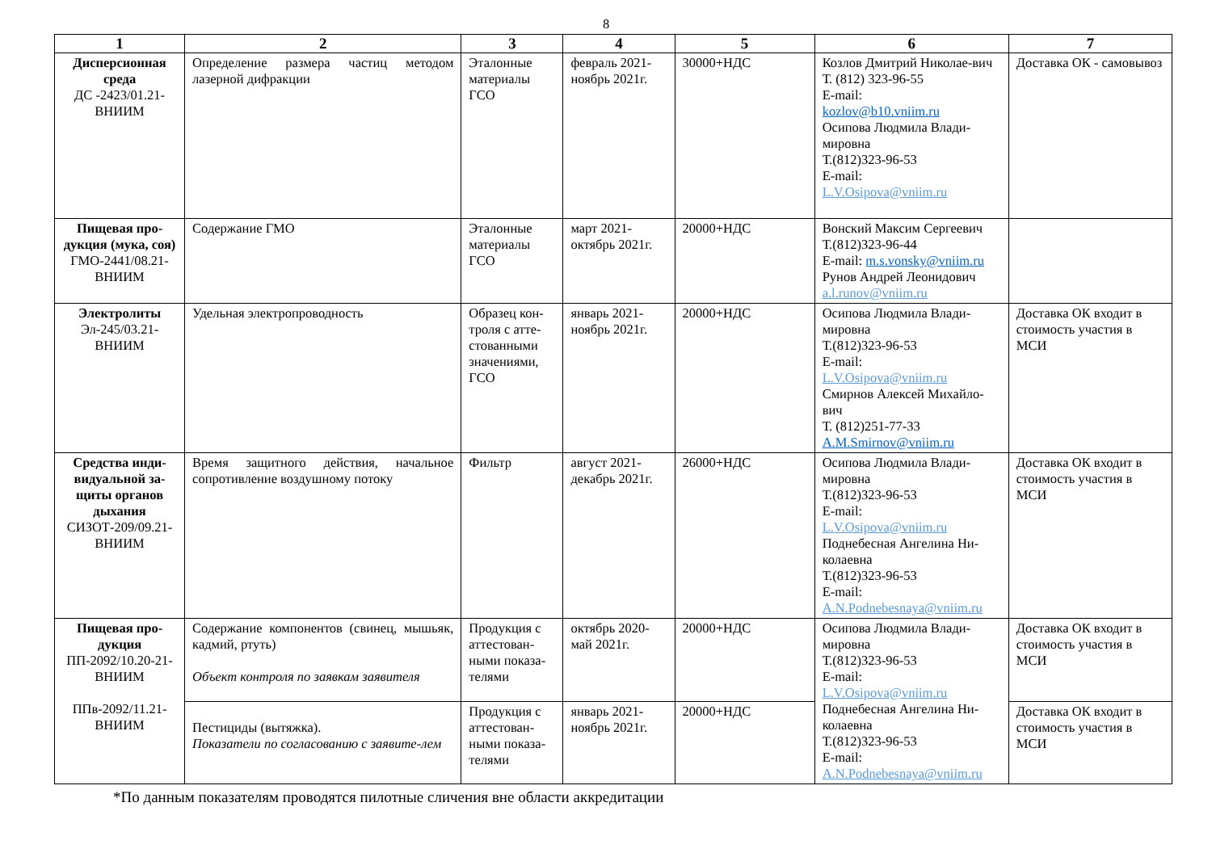8
| 1 | 2 | 3 | 4 | 5 | 6 | 7 |
| --- | --- | --- | --- | --- | --- | --- |
| Дисперсионная среда ДС -2423/01.21-ВНИИМ | Определение размера частиц методом лазерной дифракции | Эталонные материалы ГСО | февраль 2021-ноябрь 2021г. | 30000+НДС | Козлов Дмитрий Николае-вич Т. (812) 323-96-55 E-mail: kozlov@b10.vniim.ru Осипова Людмила Влади-мировна Т.(812)323-96-53 E-mail: L.V.Osipova@vniim.ru | Доставка ОК - самовывоз |
| Пищевая про-дукция (мука, соя) ГМО-2441/08.21-ВНИИМ | Содержание ГМО | Эталонные материалы ГСО | март 2021-октябрь 2021г. | 20000+НДС | Вонский Максим Сергеевич Т.(812)323-96-44 E-mail: m.s.vonsky@vniim.ru Рунов Андрей Леонидович a.l.runov@vniim.ru | |
| Электролиты Эл-245/03.21-ВНИИМ | Удельная электропроводность | Образец кон-троля с атте-стованными значениями, ГСО | январь 2021-ноябрь 2021г. | 20000+НДС | Осипова Людмила Влади-мировна Т.(812)323-96-53 E-mail: L.V.Osipova@vniim.ru Смирнов Алексей Михайло-вич Т. (812)251-77-33 A.M.Smirnov@vniim.ru | Доставка ОК входит в стоимость участия в МСИ |
| Средства инди-видуальной за-щиты органов дыхания СИЗОТ-209/09.21-ВНИИМ | Время защитного действия, начальное сопротивление воздушному потоку | Фильтр | август 2021-декабрь 2021г. | 26000+НДС | Осипова Людмила Влади-мировна Т.(812)323-96-53 E-mail: L.V.Osipova@vniim.ru Поднебесная Ангелина Ни-колаевна Т.(812)323-96-53 E-mail: A.N.Podnebesnaya@vniim.ru | Доставка ОК входит в стоимость участия в МСИ |
| Пищевая про-дукция ПП-2092/10.20-21-ВНИИМ ППв-2092/11.21-ВНИИМ | Содержание компонентов (свинец, мышьяк, кадмий, ртуть) Объект контроля по заявкам заявителя | Продукция с аттестован-ными показа-телями | октябрь 2020-май 2021г. | 20000+НДС | Осипова Людмила Влади-мировна Т.(812)323-96-53 E-mail: L.V.Osipova@vniim.ru Поднебесная Ангелина Ни-колаевна Т.(812)323-96-53 E-mail: A.N.Podnebesnaya@vniim.ru | Доставка ОК входит в стоимость участия в МСИ |
| | Пестициды (вытяжка). Показатели по согласованию с заявите-лем | Продукция с аттестован-ными показа-телями | январь 2021-ноябрь 2021г. | 20000+НДС | | Доставка ОК входит в стоимость участия в МСИ |
*По данным показателям проводятся пилотные сличения вне области аккредитации